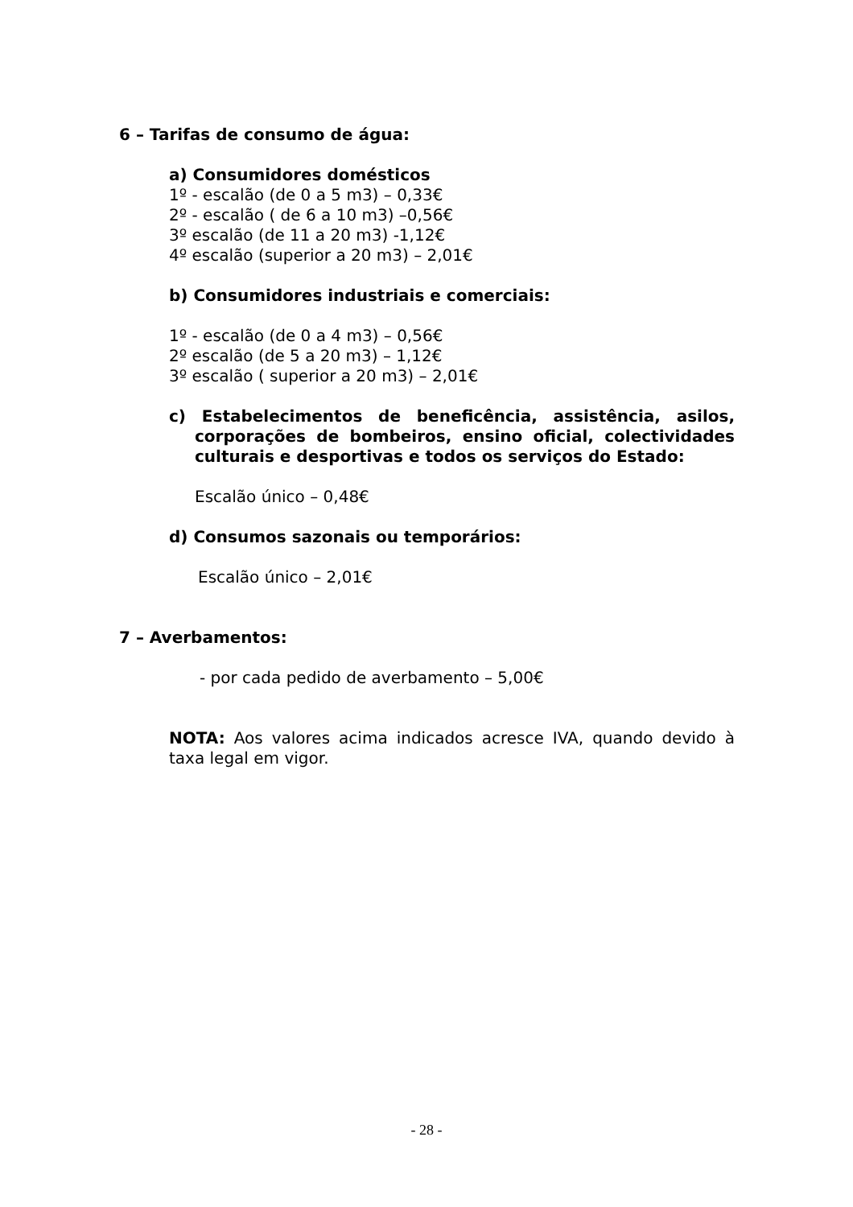6 – Tarifas de consumo de água:
a) Consumidores domésticos
1º - escalão (de 0 a 5 m3) – 0,33€
2º - escalão ( de 6 a 10 m3) –0,56€
3º escalão (de 11 a 20 m3) -1,12€
4º escalão (superior a 20 m3) – 2,01€
b) Consumidores industriais e comerciais:
1º - escalão (de 0 a 4 m3) – 0,56€
2º escalão (de 5 a 20 m3) – 1,12€
3º escalão ( superior a 20 m3) – 2,01€
c) Estabelecimentos de beneficência, assistência, asilos, corporações de bombeiros, ensino oficial, colectividades culturais e desportivas e todos os serviços do Estado:
Escalão único – 0,48€
d) Consumos sazonais ou temporários:
Escalão único – 2,01€
7 – Averbamentos:
- por cada pedido de averbamento – 5,00€
NOTA: Aos valores acima indicados acresce IVA, quando devido à taxa legal em vigor.
- 28 -